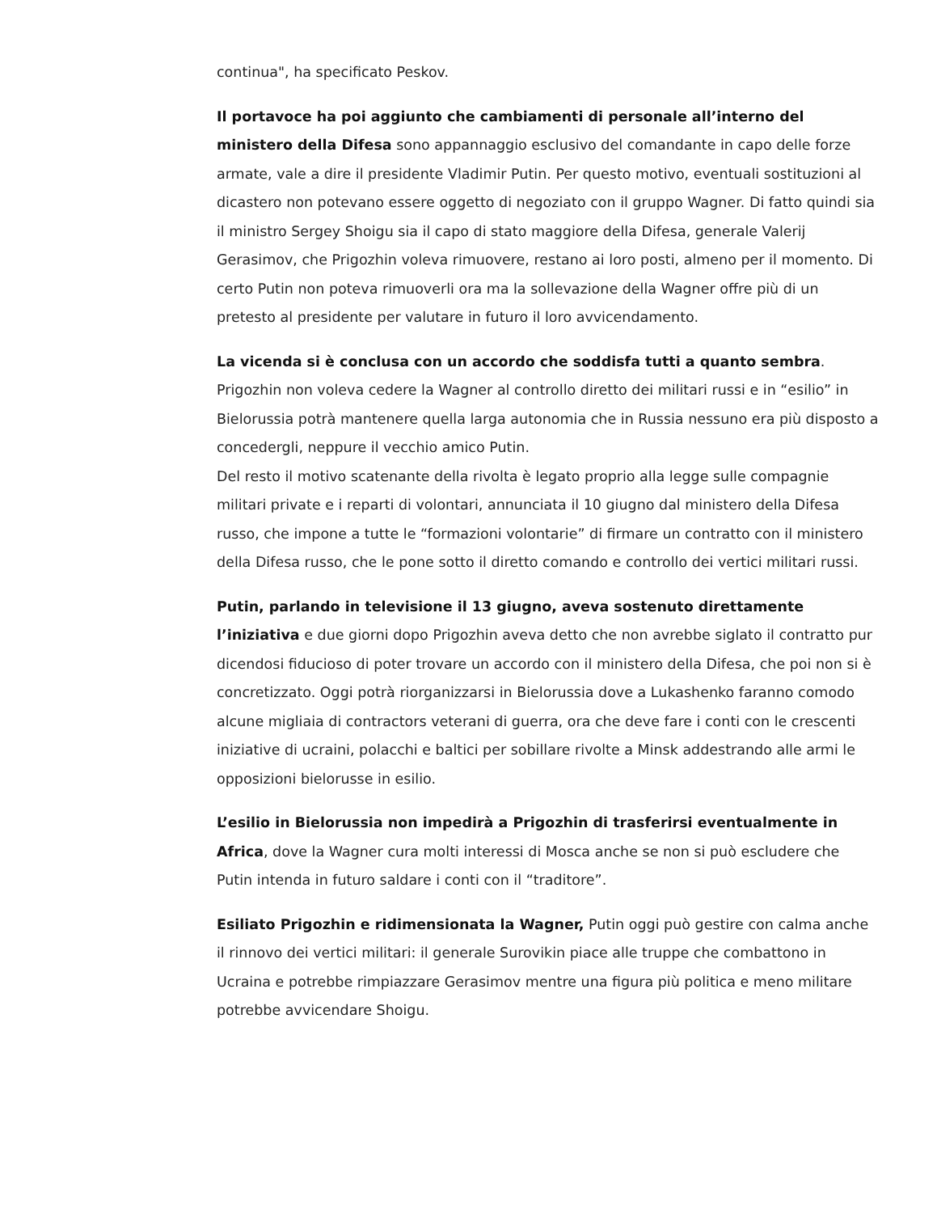continua", ha specificato Peskov.
Il portavoce ha poi aggiunto che cambiamenti di personale all’interno del ministero della Difesa sono appannaggio esclusivo del comandante in capo delle forze armate, vale a dire il presidente Vladimir Putin. Per questo motivo, eventuali sostituzioni al dicastero non potevano essere oggetto di negoziato con il gruppo Wagner. Di fatto quindi sia il ministro Sergey Shoigu sia il capo di stato maggiore della Difesa, generale Valerij Gerasimov, che Prigozhin voleva rimuovere, restano ai loro posti, almeno per il momento. Di certo Putin non poteva rimuoverli ora ma la sollevazione della Wagner offre più di un pretesto al presidente per valutare in futuro il loro avvicendamento.
La vicenda si è conclusa con un accordo che soddisfa tutti a quanto sembra. Prigozhin non voleva cedere la Wagner al controllo diretto dei militari russi e in “esilio” in Bielorussia potrà mantenere quella larga autonomia che in Russia nessuno era più disposto a concedergli, neppure il vecchio amico Putin.
Del resto il motivo scatenante della rivolta è legato proprio alla legge sulle compagnie militari private e i reparti di volontari, annunciata il 10 giugno dal ministero della Difesa russo, che impone a tutte le “formazioni volontarie” di firmare un contratto con il ministero della Difesa russo, che le pone sotto il diretto comando e controllo dei vertici militari russi.
Putin, parlando in televisione il 13 giugno, aveva sostenuto direttamente l’iniziativa e due giorni dopo Prigozhin aveva detto che non avrebbe siglato il contratto pur dicendosi fiducioso di poter trovare un accordo con il ministero della Difesa, che poi non si è concretizzato. Oggi potrà riorganizzarsi in Bielorussia dove a Lukashenko faranno comodo alcune migliaia di contractors veterani di guerra, ora che deve fare i conti con le crescenti iniziative di ucraini, polacchi e baltici per sobillare rivolte a Minsk addestrando alle armi le opposizioni bielorusse in esilio.
L’esilio in Bielorussia non impedirà a Prigozhin di trasferirsi eventualmente in Africa, dove la Wagner cura molti interessi di Mosca anche se non si può escludere che Putin intenda in futuro saldare i conti con il “traditore”.
Esiliato Prigozhin e ridimensionata la Wagner, Putin oggi può gestire con calma anche il rinnovo dei vertici militari: il generale Surovikin piace alle truppe che combattono in Ucraina e potrebbe rimpiazzare Gerasimov mentre una figura più politica e meno militare potrebbe avvicendare Shoigu.